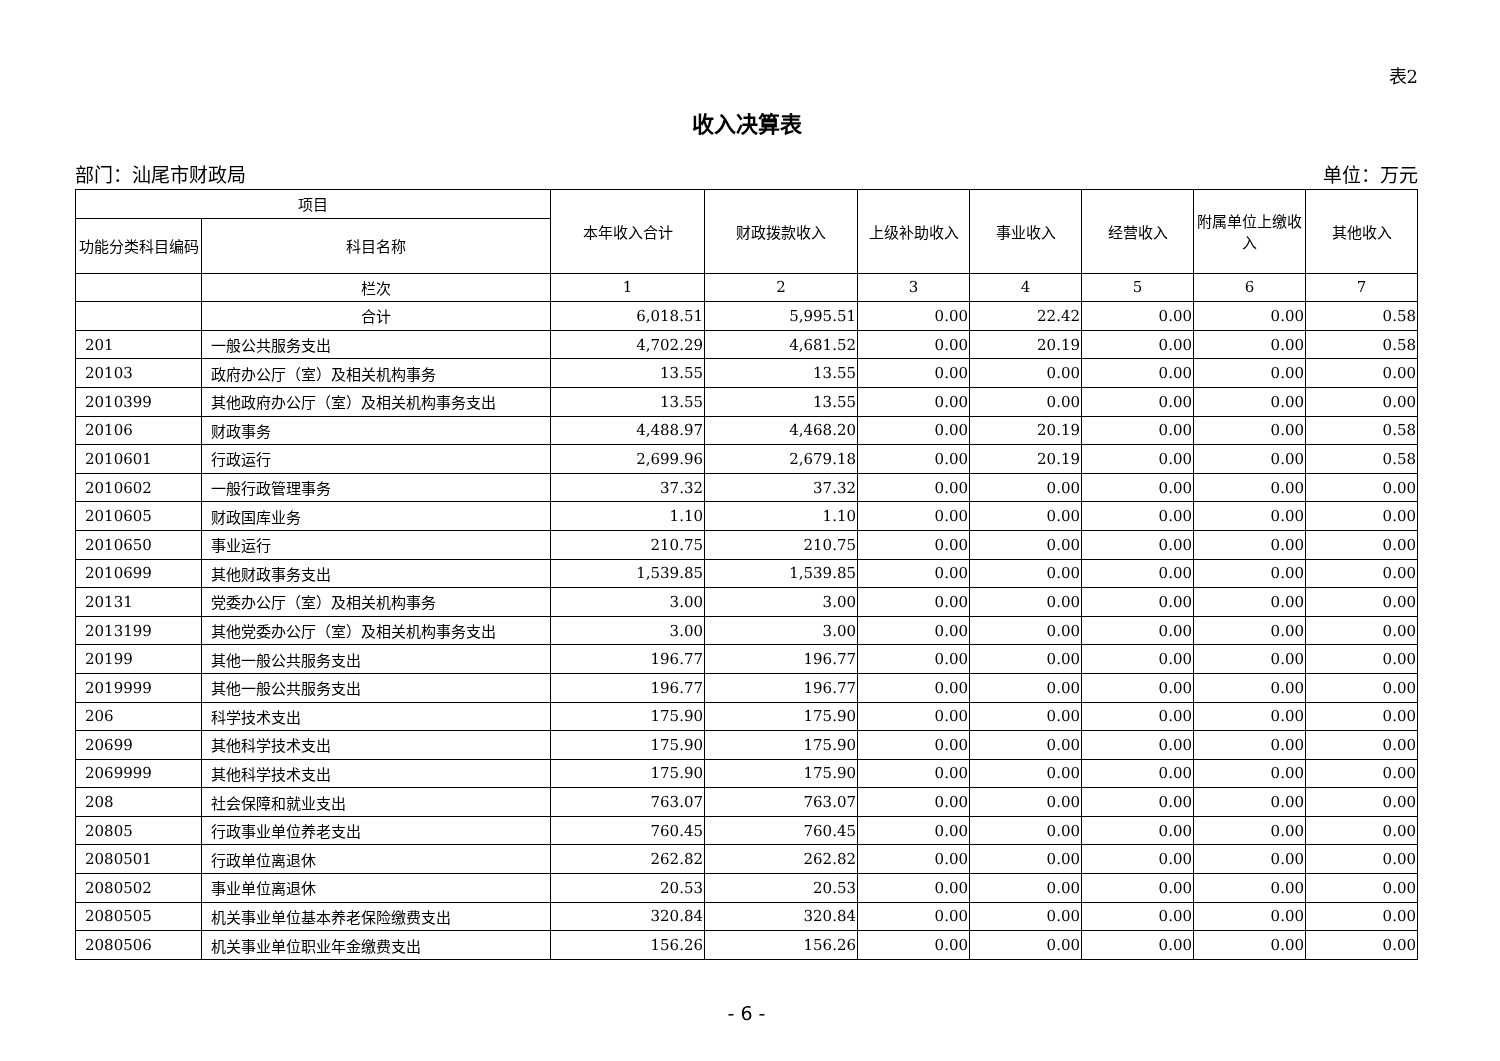表2
收入决算表
部门：汕尾市财政局 单位：万元
| 项目 | | 本年收入合计 | 财政拨款收入 | 上级补助收入 | 事业收入 | 经营收入 | 附属单位上缴收入 | 其他收入 |
| --- | --- | --- | --- | --- | --- | --- | --- | --- |
| 功能分类科目编码 | 科目名称 | | | | | | | |
| | 栏次 | 1 | 2 | 3 | 4 | 5 | 6 | 7 |
| | 合计 | 6,018.51 | 5,995.51 | 0.00 | 22.42 | 0.00 | 0.00 | 0.58 |
| 201 | 一般公共服务支出 | 4,702.29 | 4,681.52 | 0.00 | 20.19 | 0.00 | 0.00 | 0.58 |
| 20103 | 政府办公厅（室）及相关机构事务 | 13.55 | 13.55 | 0.00 | 0.00 | 0.00 | 0.00 | 0.00 |
| 2010399 | 其他政府办公厅（室）及相关机构事务支出 | 13.55 | 13.55 | 0.00 | 0.00 | 0.00 | 0.00 | 0.00 |
| 20106 | 财政事务 | 4,488.97 | 4,468.20 | 0.00 | 20.19 | 0.00 | 0.00 | 0.58 |
| 2010601 | 行政运行 | 2,699.96 | 2,679.18 | 0.00 | 20.19 | 0.00 | 0.00 | 0.58 |
| 2010602 | 一般行政管理事务 | 37.32 | 37.32 | 0.00 | 0.00 | 0.00 | 0.00 | 0.00 |
| 2010605 | 财政国库业务 | 1.10 | 1.10 | 0.00 | 0.00 | 0.00 | 0.00 | 0.00 |
| 2010650 | 事业运行 | 210.75 | 210.75 | 0.00 | 0.00 | 0.00 | 0.00 | 0.00 |
| 2010699 | 其他财政事务支出 | 1,539.85 | 1,539.85 | 0.00 | 0.00 | 0.00 | 0.00 | 0.00 |
| 20131 | 党委办公厅（室）及相关机构事务 | 3.00 | 3.00 | 0.00 | 0.00 | 0.00 | 0.00 | 0.00 |
| 2013199 | 其他党委办公厅（室）及相关机构事务支出 | 3.00 | 3.00 | 0.00 | 0.00 | 0.00 | 0.00 | 0.00 |
| 20199 | 其他一般公共服务支出 | 196.77 | 196.77 | 0.00 | 0.00 | 0.00 | 0.00 | 0.00 |
| 2019999 | 其他一般公共服务支出 | 196.77 | 196.77 | 0.00 | 0.00 | 0.00 | 0.00 | 0.00 |
| 206 | 科学技术支出 | 175.90 | 175.90 | 0.00 | 0.00 | 0.00 | 0.00 | 0.00 |
| 20699 | 其他科学技术支出 | 175.90 | 175.90 | 0.00 | 0.00 | 0.00 | 0.00 | 0.00 |
| 2069999 | 其他科学技术支出 | 175.90 | 175.90 | 0.00 | 0.00 | 0.00 | 0.00 | 0.00 |
| 208 | 社会保障和就业支出 | 763.07 | 763.07 | 0.00 | 0.00 | 0.00 | 0.00 | 0.00 |
| 20805 | 行政事业单位养老支出 | 760.45 | 760.45 | 0.00 | 0.00 | 0.00 | 0.00 | 0.00 |
| 2080501 | 行政单位离退休 | 262.82 | 262.82 | 0.00 | 0.00 | 0.00 | 0.00 | 0.00 |
| 2080502 | 事业单位离退休 | 20.53 | 20.53 | 0.00 | 0.00 | 0.00 | 0.00 | 0.00 |
| 2080505 | 机关事业单位基本养老保险缴费支出 | 320.84 | 320.84 | 0.00 | 0.00 | 0.00 | 0.00 | 0.00 |
| 2080506 | 机关事业单位职业年金缴费支出 | 156.26 | 156.26 | 0.00 | 0.00 | 0.00 | 0.00 | 0.00 |
- 6 -